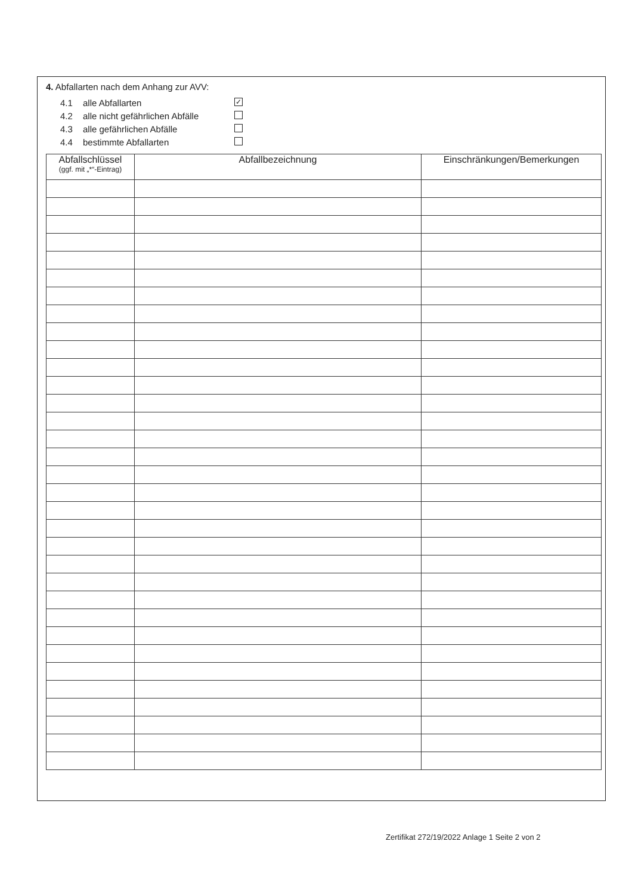4. Abfallarten nach dem Anhang zur AVV:
4.1 alle Abfallarten ✓
4.2 alle nicht gefährlichen Abfälle
4.3 alle gefährlichen Abfälle
4.4 bestimmte Abfallarten
| Abfallschlüssel (ggf. mit „*“-Eintrag) | Abfallbezeichnung | Einschränkungen/Bemerkungen |
| --- | --- | --- |
Zertifikat 272/19/2022 Anlage 1 Seite 2 von 2